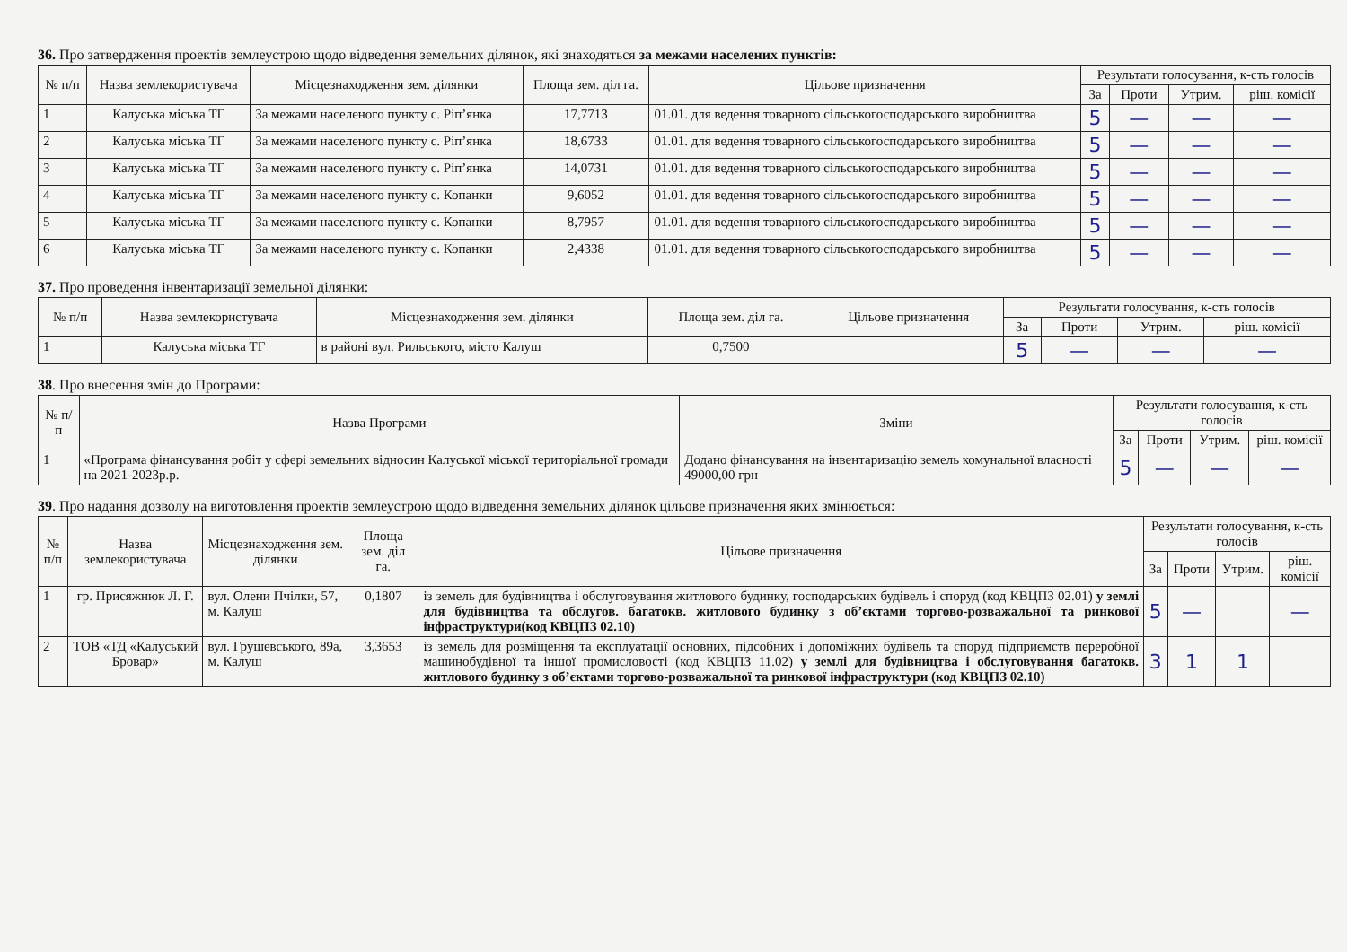36. Про затвердження проектів землеустрою щодо відведення земельних ділянок, які знаходяться за межами населених пунктів:
| № п/п | Назва землекористувача | Місцезнаходження зем. ділянки | Площа зем. діл га. | Цільове призначення | Результати голосування, к-сть голосів | | | |
| --- | --- | --- | --- | --- | --- | --- | --- | --- |
| | | | | | За | Проти | Утрим. | ріш. комісії |
| 1 | Калуська міська ТГ | За межами населеного пункту с. Ріп’янка | 17,7713 | 01.01. для ведення товарного сільськогосподарського виробництва | 5 | — | — | — |
| 2 | Калуська міська ТГ | За межами населеного пункту с. Ріп’янка | 18,6733 | 01.01. для ведення товарного сільськогосподарського виробництва | 5 | — | — | — |
| 3 | Калуська міська ТГ | За межами населеного пункту с. Ріп’янка | 14,0731 | 01.01. для ведення товарного сільськогосподарського виробництва | 5 | — | — | — |
| 4 | Калуська міська ТГ | За межами населеного пункту с. Копанки | 9,6052 | 01.01. для ведення товарного сільськогосподарського виробництва | 5 | — | — | — |
| 5 | Калуська міська ТГ | За межами населеного пункту с. Копанки | 8,7957 | 01.01. для ведення товарного сільськогосподарського виробництва | 5 | — | — | — |
| 6 | Калуська міська ТГ | За межами населеного пункту с. Копанки | 2,4338 | 01.01. для ведення товарного сільськогосподарського виробництва | 5 | — | — | — |
37. Про проведення інвентаризації земельної ділянки:
| № п/п | Назва землекористувача | Місцезнаходження зем. ділянки | Площа зем. діл га. | Цільове призначення | Результати голосування, к-сть голосів | | | |
| --- | --- | --- | --- | --- | --- | --- | --- | --- |
| | | | | | За | Проти | Утрим. | ріш. комісії |
| 1 | Калуська міська ТГ | в районі вул. Рильського, місто Калуш | 0,7500 | | 5 | — | — | — |
38. Про внесення змін до Програми:
| № п/п | Назва Програми | Зміни | Результати голосування, к-сть голосів | | | |
| --- | --- | --- | --- | --- | --- | --- |
| | | | За | Проти | Утрим. | ріш. комісії |
| 1 | «Програма фінансування робіт у сфері земельних відносин Калуської міської територіальної громади на 2021-2023р.р. | Додано фінансування на інвентаризацію земель комунальної власності 49000,00 грн | 5 | — | — | — |
39. Про надання дозволу на виготовлення проектів землеустрою щодо відведення земельних ділянок цільове призначення яких змінюється:
| № п/п | Назва землекористувача | Місцезнаходження зем. ділянки | Площа зем. діл га. | Цільове призначення | Результати голосування, к-сть голосів | | | |
| --- | --- | --- | --- | --- | --- | --- | --- | --- |
| | | | | | За | Проти | Утрим. | ріш. комісії |
| 1 | гр. Присяжнюк Л. Г. | вул. Олени Пчілки, 57, м. Калуш | 0,1807 | із земель для будівництва і обслуговування житлового будинку, господарських будівель і споруд (код КВЦПЗ 02.01) у землі для будівництва та обслугов. багатокв. житлового будинку з об’єктами торгово-розважальної та ринкової інфраструктури(код КВЦПЗ 02.10) | 5 | — | | — |
| 2 | ТОВ «ТД «Калуський Бровар» | вул. Грушевського, 89а, м. Калуш | 3,3653 | із земель для розміщення та експлуатації основних, підсобних і допоміжних будівель та споруд підприємств переробної машинобудівної та іншої промисловості (код КВЦПЗ 11.02) у землі для будівництва і обслуговування багатокв. житлового будинку з об’єктами торгово-розважальної та ринкової інфраструктури (код КВЦПЗ 02.10) | 3 | 1 | 1 | |